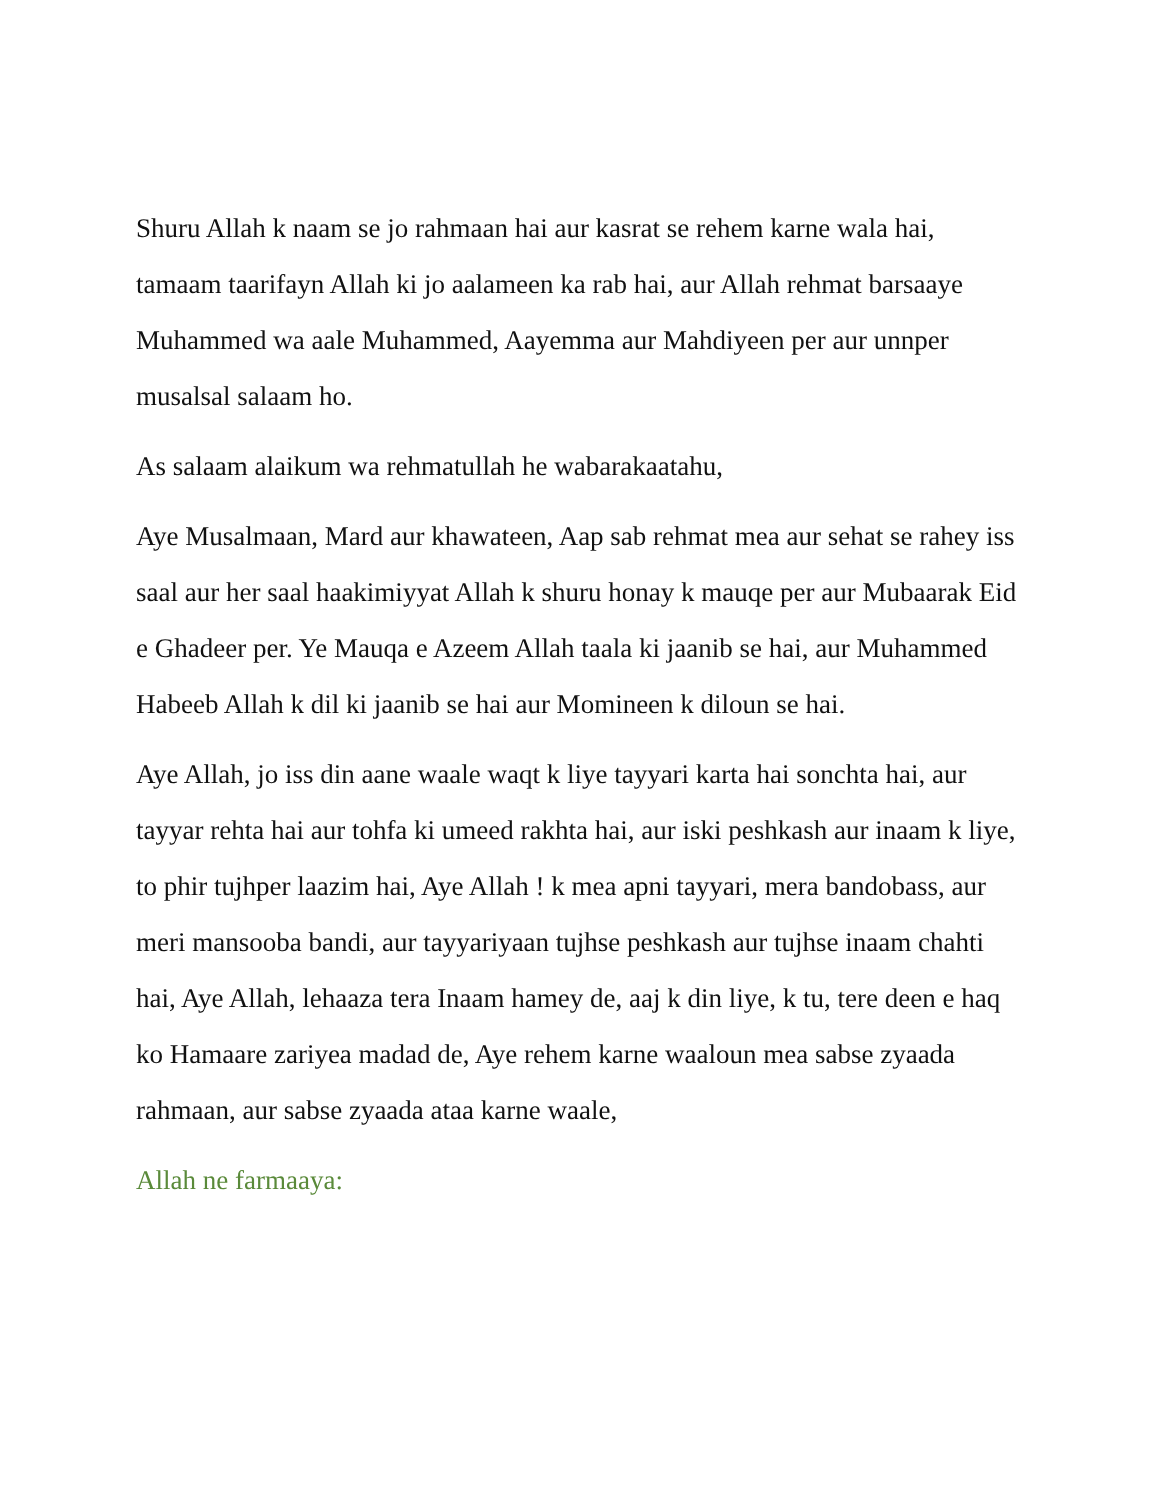Shuru Allah k naam se jo rahmaan hai aur kasrat se rehem karne wala hai, tamaam taarifayn Allah ki jo aalameen ka rab hai, aur Allah rehmat barsaaye Muhammed wa aale Muhammed, Aayemma aur Mahdiyeen per aur unnper musalsal salaam ho.
As salaam alaikum wa rehmatullah he wabarakaatahu,
Aye Musalmaan, Mard aur khawateen, Aap sab rehmat mea aur sehat se rahey iss saal aur her saal haakimiyyat Allah k shuru honay k mauqe per aur Mubaarak Eid e Ghadeer per. Ye Mauqa e Azeem Allah taala ki jaanib se hai, aur Muhammed Habeeb Allah k dil ki jaanib se hai aur Momineen k diloun se hai.
Aye Allah, jo iss din aane waale waqt k liye tayyari karta hai sonchta hai, aur tayyar rehta hai aur tohfa ki umeed rakhta hai, aur iski peshkash aur inaam k liye, to phir tujhper laazim hai, Aye Allah ! k mea apni tayyari, mera bandobass, aur meri mansooba bandi, aur tayyariyaan tujhse peshkash aur tujhse inaam chahti hai, Aye Allah, lehaaza tera Inaam hamey de, aaj k din liye, k tu, tere deen e haq ko Hamaare zariyea madad de, Aye rehem karne waaloun mea sabse zyaada rahmaan, aur sabse zyaada ataa karne waale,
Allah ne farmaaya: